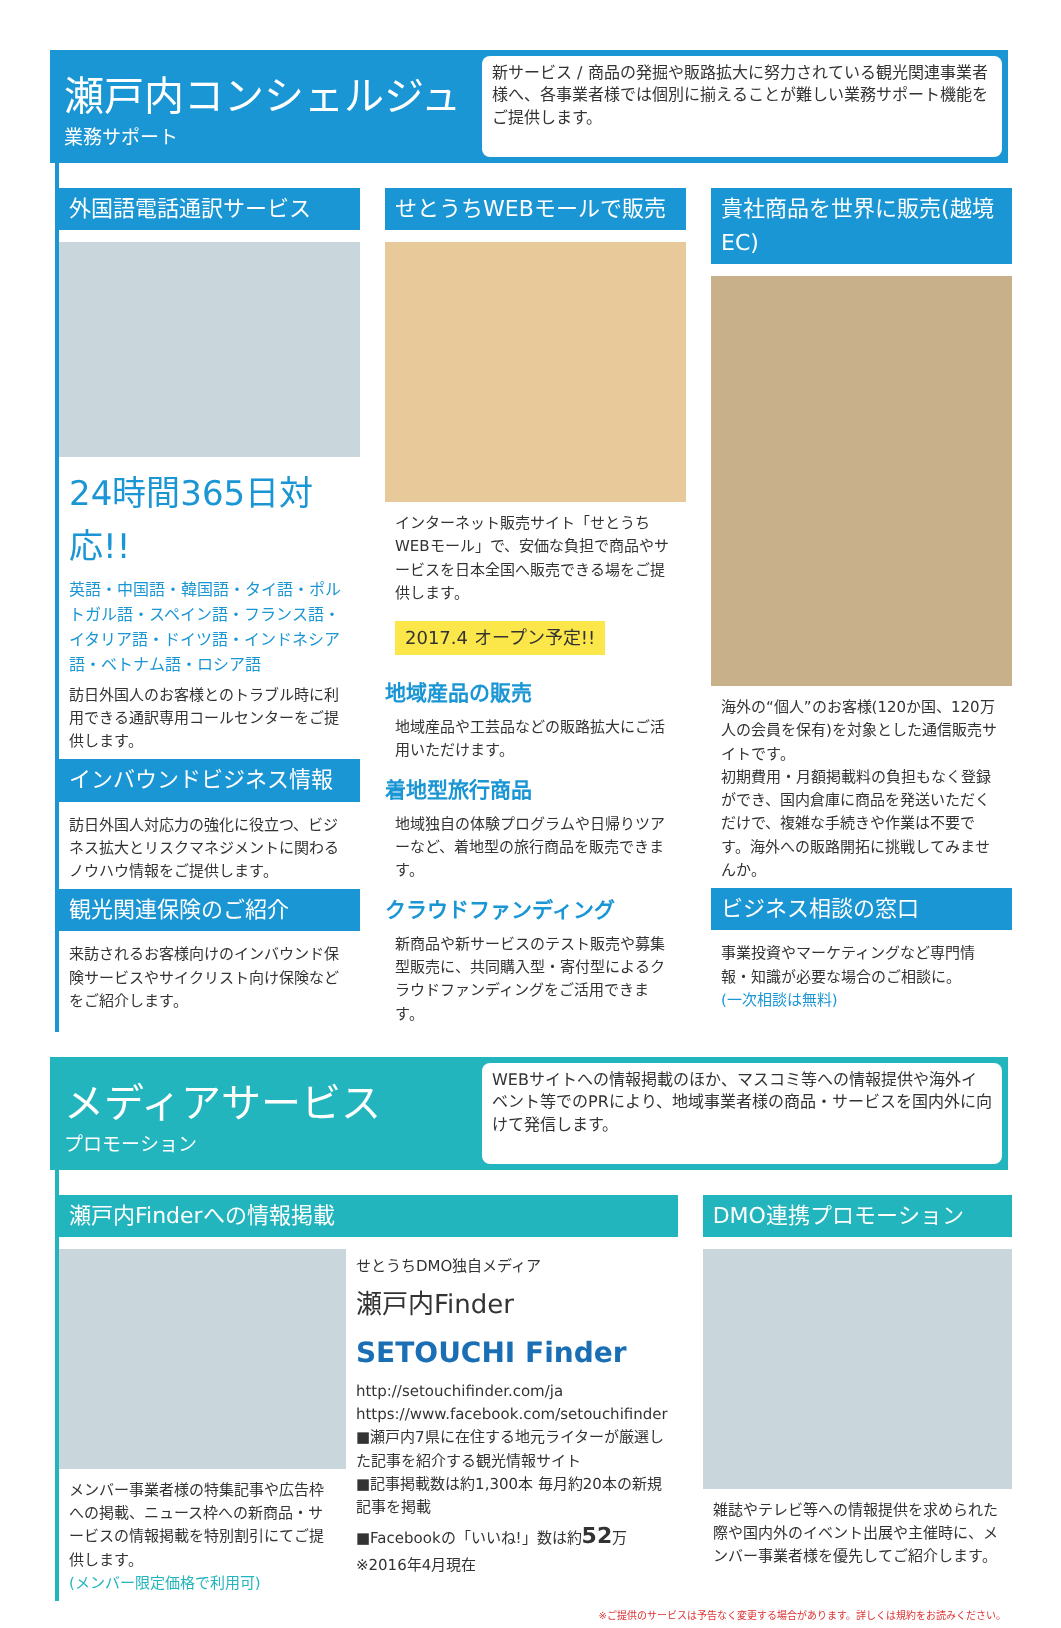瀬戸内コンシェルジュ
業務サポート
新サービス / 商品の発掘や販路拡大に努力されている観光関連事業者様へ、各事業者様では個別に揃えることが難しい業務サポート機能をご提供します。
外国語電話通訳サービス
24時間365日対応!!
英語・中国語・韓国語・タイ語・ポルトガル語・スペイン語・フランス語・イタリア語・ドイツ語・インドネシア語・ベトナム語・ロシア語
訪日外国人のお客様とのトラブル時に利用できる通訳専用コールセンターをご提供します。
インバウンドビジネス情報
訪日外国人対応力の強化に役立つ、ビジネス拡大とリスクマネジメントに関わるノウハウ情報をご提供します。
観光関連保険のご紹介
来訪されるお客様向けのインバウンド保険サービスやサイクリスト向け保険などをご紹介します。
せとうちWEBモールで販売
インターネット販売サイト「せとうちWEBモール」で、安価な負担で商品やサービスを日本全国へ販売できる場をご提供します。
2017.4 オープン予定!!
地域産品の販売
地域産品や工芸品などの販路拡大にご活用いただけます。
着地型旅行商品
地域独自の体験プログラムや日帰りツアーなど、着地型の旅行商品を販売できます。
クラウドファンディング
新商品や新サービスのテスト販売や募集型販売に、共同購入型・寄付型によるクラウドファンディングをご活用できます。
貴社商品を世界に販売(越境EC)
海外の“個人”のお客様(120か国、120万人の会員を保有)を対象とした通信販売サイトです。
初期費用・月額掲載料の負担もなく登録ができ、国内倉庫に商品を発送いただくだけで、複雑な手続きや作業は不要です。海外への販路開拓に挑戦してみませんか。
ビジネス相談の窓口
事業投資やマーケティングなど専門情報・知識が必要な場合のご相談に。
(一次相談は無料)
メディアサービス
プロモーション
WEBサイトへの情報掲載のほか、マスコミ等への情報提供や海外イベント等でのPRにより、地域事業者様の商品・サービスを国内外に向けて発信します。
瀬戸内Finderへの情報掲載
メンバー事業者様の特集記事や広告枠への掲載、ニュース枠への新商品・サービスの情報掲載を特別割引にてご提供します。
(メンバー限定価格で利用可)
せとうちDMO独自メディア
瀬戸内Finder
SETOUCHI Finder
http://setouchifinder.com/ja
https://www.facebook.com/setouchifinder
■瀬戸内7県に在住する地元ライターが厳選した記事を紹介する観光情報サイト
■記事掲載数は約1,300本 毎月約20本の新規記事を掲載
■Facebookの「いいね!」数は約52万 ※2016年4月現在
DMO連携プロモーション
雑誌やテレビ等への情報提供を求められた際や国内外のイベント出展や主催時に、メンバー事業者様を優先してご紹介します。
※ご提供のサービスは予告なく変更する場合があります。詳しくは規約をお読みください。